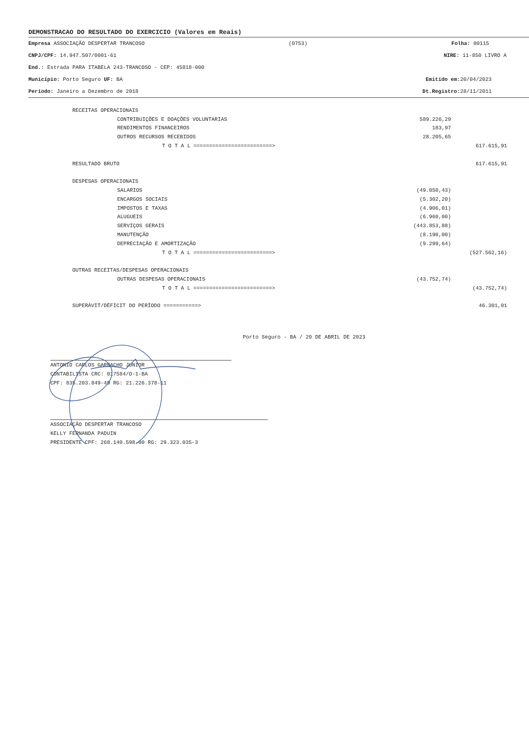DEMONSTRACAO DO RESULTADO DO EXERCICIO (Valores em Reais)
Empresa ASSOCIAÇÃO DESPERTAR TRANCOSO (0753) Folha: 00115
CNPJ/CPF: 14.947.507/0001-61 NIRE: 11-850 LIVRO A
End.: Estrada PARA ITABELA 243-TRANCOSO - CEP: 45818-000
Município: Porto Seguro UF: BA Emitido em: 20/04/2023
Período: Janeiro a Dezembro de 2018 Dt.Registro: 28/11/2011
| RECEITAS OPERACIONAIS | | |
| CONTRIBUIÇÕES E DOAÇÕES VOLUNTARIAS | 589.226,29 | |
| RENDIMENTOS FINANCEIROS | 183,97 | |
| OUTROS RECURSOS RECEBIDOS | 28.205,65 | |
| T O T A L =========================> | | 617.615,91 |
| RESULTADO BRUTO | | 617.615,91 |
| DESPESAS OPERACIONAIS | | |
| SALARIOS | (49.050,43) | |
| ENCARGOS SOCIAIS | (5.302,20) | |
| IMPOSTOS E TAXAS | (4.906,01) | |
| ALUGUEIS | (6.960,00) | |
| SERVIÇOS GERAIS | (443.853,88) | |
| MANUTENÇÃO | (8.190,00) | |
| DEPRECIAÇÃO E AMORTIZAÇÃO | (9.299,64) | |
| T O T A L =========================> | | (527.562,16) |
| OUTRAS RECEITAS/DESPESAS OPERACIONAIS | | |
| OUTRAS DESPESAS OPERACIONAIS | (43.752,74) | |
| T O T A L =========================> | | (43.752,74) |
| SUPERÁVIT/DÉFICIT DO PERÍODO ===========> | | 46.301,01 |
Porto Seguro - BA / 20 DE ABRIL DE 2023
ANTONIO CARLOS GARNACHO JUNIOR
CONTABILISTA CRC: 017584/O-1-BA
CPF: 835.203.849-49 RG: 21.226.378-11
ASSOCIAÇÃO DESPERTAR TRANCOSO
KELLY FERNANDA PADUIN
PRESIDENTE CPF: 268.140.598-00 RG: 29.323.035-3